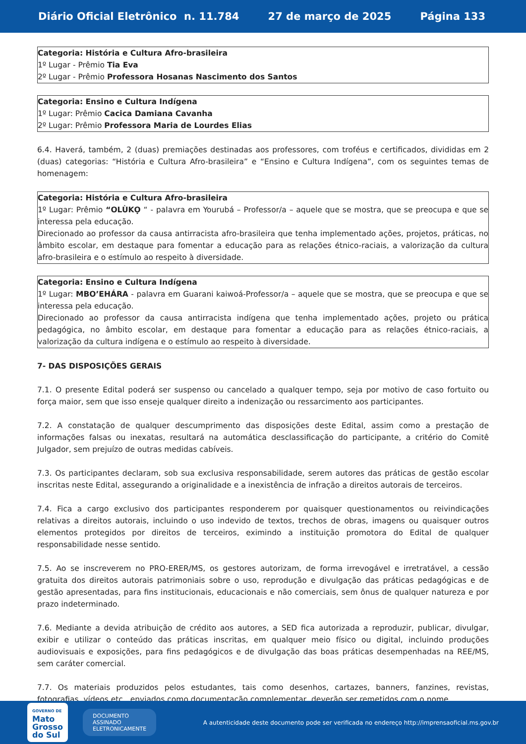Diário Oficial Eletrônico n. 11.784 27 de março de 2025 Página 133
Categoria: História e Cultura Afro-brasileira
1º Lugar - Prêmio Tia Eva
2º Lugar - Prêmio Professora Hosanas Nascimento dos Santos
Categoria: Ensino e Cultura Indígena
1º Lugar: Prêmio Cacica Damiana Cavanha
2º Lugar: Prêmio Professora Maria de Lourdes Elias
6.4. Haverá, também, 2 (duas) premiações destinadas aos professores, com troféus e certificados, divididas em 2 (duas) categorias: “História e Cultura Afro-brasileira” e “Ensino e Cultura Indígena”, com os seguintes temas de homenagem:
Categoria: História e Cultura Afro-brasileira
1º Lugar: Prêmio “OLÙKỌ “ - palavra em Yourubá – Professor/a – aquele que se mostra, que se preocupa e que se interessa pela educação.
Direcionado ao professor da causa antirracista afro-brasileira que tenha implementado ações, projetos, práticas, no âmbito escolar, em destaque para fomentar a educação para as relações étnico-raciais, a valorização da cultura afro-brasileira e o estímulo ao respeito à diversidade.
Categoria: Ensino e Cultura Indígena
1º Lugar: MBO’EHÁRA - palavra em Guarani kaiwoá-Professor/a – aquele que se mostra, que se preocupa e que se interessa pela educação.
Direcionado ao professor da causa antirracista indígena que tenha implementado ações, projeto ou prática pedagógica, no âmbito escolar, em destaque para fomentar a educação para as relações étnico-raciais, a valorização da cultura indígena e o estímulo ao respeito à diversidade.
7- DAS DISPOSIÇÕES GERAIS
7.1. O presente Edital poderá ser suspenso ou cancelado a qualquer tempo, seja por motivo de caso fortuito ou força maior, sem que isso enseje qualquer direito a indenização ou ressarcimento aos participantes.
7.2. A constatação de qualquer descumprimento das disposições deste Edital, assim como a prestação de informações falsas ou inexatas, resultará na automática desclassificação do participante, a critério do Comitê Julgador, sem prejuízo de outras medidas cabíveis.
7.3. Os participantes declaram, sob sua exclusiva responsabilidade, serem autores das práticas de gestão escolar inscritas neste Edital, assegurando a originalidade e a inexistência de infração a direitos autorais de terceiros.
7.4. Fica a cargo exclusivo dos participantes responderem por quaisquer questionamentos ou reivindicações relativas a direitos autorais, incluindo o uso indevido de textos, trechos de obras, imagens ou quaisquer outros elementos protegidos por direitos de terceiros, eximindo a instituição promotora do Edital de qualquer responsabilidade nesse sentido.
7.5. Ao se inscreverem no PRO-ERER/MS, os gestores autorizam, de forma irrevogável e irretratável, a cessão gratuita dos direitos autorais patrimoniais sobre o uso, reprodução e divulgação das práticas pedagógicas e de gestão apresentadas, para fins institucionais, educacionais e não comerciais, sem ônus de qualquer natureza e por prazo indeterminado.
7.6. Mediante a devida atribuição de crédito aos autores, a SED fica autorizada a reproduzir, publicar, divulgar, exibir e utilizar o conteúdo das práticas inscritas, em qualquer meio físico ou digital, incluindo produções audiovisuais e exposições, para fins pedagógicos e de divulgação das boas práticas desempenhadas na REE/MS, sem caráter comercial.
7.7. Os materiais produzidos pelos estudantes, tais como desenhos, cartazes, banners, fanzines, revistas, fotografias, vídeos etc., enviados como documentação complementar, deverão ser remetidos com o nome
GOVERNO DE
Mato
Grosso
do Sul
DOCUMENTO
ASSINADO
ELETRONICAMENTE
A autenticidade deste documento pode ser verificada no endereço http://imprensaoficial.ms.gov.br